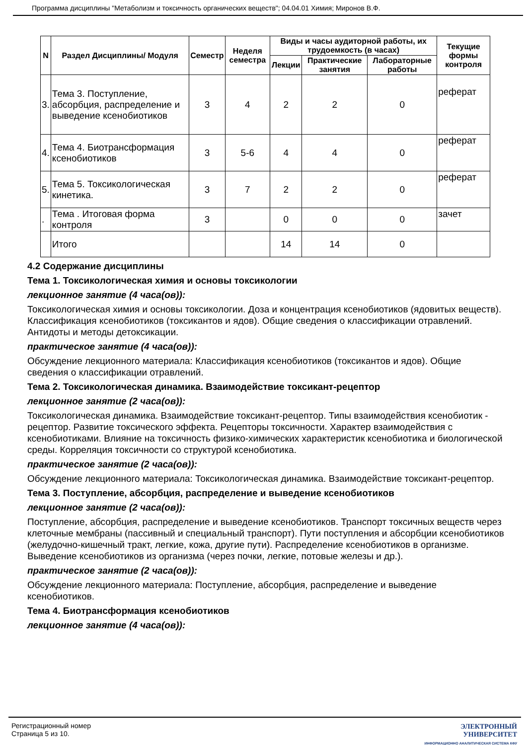Программа дисциплины "Метаболизм и токсичность органических веществ"; 04.04.01 Химия; Миронов В.Ф.
| N | Раздел Дисциплины/ Модуля | Семестр | Неделя семестра | Виды и часы аудиторной работы, их трудоемкость (в часах) | | | Текущие формы контроля |
| --- | --- | --- | --- | --- | --- | --- | --- |
| | | | | Лекции | Практические занятия | Лабораторные работы | |
| 3. | Тема 3. Поступление, абсорбция, распределение и выведение ксенобиотиков | 3 | 4 | 2 | 2 | 0 | реферат |
| 4. | Тема 4. Биотрансформация ксенобиотиков | 3 | 5-6 | 4 | 4 | 0 | реферат |
| 5. | Тема 5. Токсикологическая кинетика. | 3 | 7 | 2 | 2 | 0 | реферат |
| . | Тема . Итоговая форма контроля | 3 | | 0 | 0 | 0 | зачет |
| | Итого | | | 14 | 14 | 0 | |
4.2 Содержание дисциплины
Тема 1. Токсикологическая химия и основы токсикологии
лекционное занятие (4 часа(ов)):
Токсикологическая химия и основы токсикологии. Доза и концентрация ксенобиотиков (ядовитых веществ). Классификация ксенобиотиков (токсикантов и ядов). Общие сведения о классификации отравлений. Антидоты и методы детоксикации.
практическое занятие (4 часа(ов)):
Обсуждение лекционного материала: Классификация ксенобиотиков (токсикантов и ядов). Общие сведения о классификации отравлений.
Тема 2. Токсикологическая динамика. Взаимодействие токсикант-рецептор
лекционное занятие (2 часа(ов)):
Токсикологическая динамика. Взаимодействие токсикант-рецептор. Типы взаимодействия ксенобиотик - рецептор. Развитие токсического эффекта. Рецепторы токсичности. Характер взаимодействия с ксенобиотиками. Влияние на токсичность физико-химических характеристик ксенобиотика и биологической среды. Корреляция токсичности со структурой ксенобиотика.
практическое занятие (2 часа(ов)):
Обсуждение лекционного материала: Токсикологическая динамика. Взаимодействие токсикант-рецептор.
Тема 3. Поступление, абсорбция, распределение и выведение ксенобиотиков
лекционное занятие (2 часа(ов)):
Поступление, абсорбция, распределение и выведение ксенобиотиков. Транспорт токсичных веществ через клеточные мембраны (пассивный и специальный транспорт). Пути поступления и абсорбции ксенобиотиков (желудочно-кишечный тракт, легкие, кожа, другие пути). Распределение ксенобиотиков в организме. Выведение ксенобиотиков из организма (через почки, легкие, потовые железы и др.).
практическое занятие (2 часа(ов)):
Обсуждение лекционного материала: Поступление, абсорбция, распределение и выведение ксенобиотиков.
Тема 4. Биотрансформация ксенобиотиков
лекционное занятие (4 часа(ов)):
Регистрационный номер
Страница 5 из 10.
ЭЛЕКТРОННЫЙ
УНИВЕРСИТЕТ
ИНФОРМАЦИОННО АНАЛИТИЧЕСКАЯ СИСТЕМА КФУ